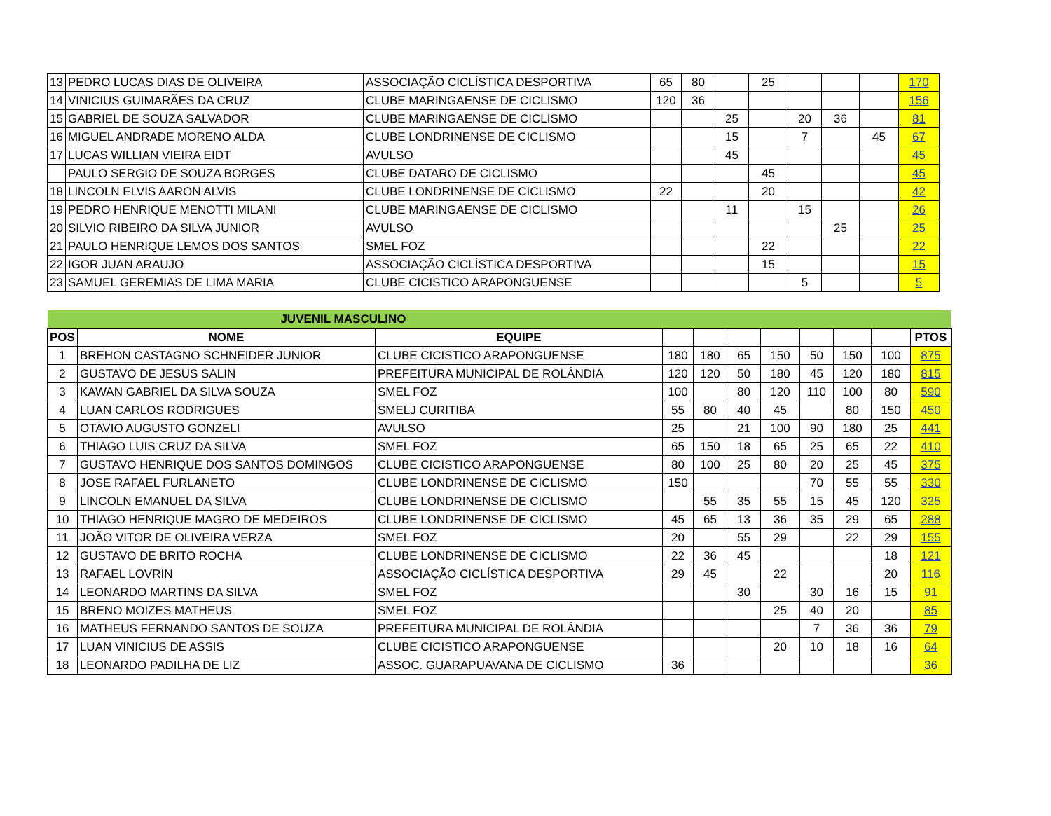| 13 | PEDRO LUCAS DIAS DE OLIVEIRA | ASSOCIAÇÃO CICLÍSTICA DESPORTIVA | 65 | 80 | | 25 | | | | 170 |
| 14 | VINICIUS GUIMARÃES DA CRUZ | CLUBE MARINGAENSE DE CICLISMO | 120 | 36 | | | | | | 156 |
| 15 | GABRIEL DE SOUZA SALVADOR | CLUBE MARINGAENSE DE CICLISMO | | | 25 | | 20 | 36 | | 81 |
| 16 | MIGUEL ANDRADE MORENO ALDA | CLUBE LONDRINENSE DE CICLISMO | | | 15 | | 7 | | 45 | 67 |
| 17 | LUCAS WILLIAN VIEIRA EIDT | AVULSO | | | 45 | | | | | 45 |
| | PAULO SERGIO DE SOUZA BORGES | CLUBE DATARO DE CICLISMO | | | | 45 | | | | 45 |
| 18 | LINCOLN ELVIS AARON ALVIS | CLUBE LONDRINENSE DE CICLISMO | 22 | | | 20 | | | | 42 |
| 19 | PEDRO HENRIQUE MENOTTI MILANI | CLUBE MARINGAENSE DE CICLISMO | | | 11 | | 15 | | | 26 |
| 20 | SILVIO RIBEIRO DA SILVA JUNIOR | AVULSO | | | | | | 25 | | 25 |
| 21 | PAULO HENRIQUE LEMOS DOS SANTOS | SMEL FOZ | | | | 22 | | | | 22 |
| 22 | IGOR JUAN ARAUJO | ASSOCIAÇÃO CICLÍSTICA DESPORTIVA | | | | 15 | | | | 15 |
| 23 | SAMUEL GEREMIAS DE LIMA MARIA | CLUBE CICISTICO ARAPONGUENSE | | | | | 5 | | | 5 |
| | JUVENIL MASCULINO | | | | | | | | | |
| POS | NOME | EQUIPE | | | | | | | | PTOS |
| 1 | BREHON CASTAGNO SCHNEIDER JUNIOR | CLUBE CICISTICO ARAPONGUENSE | 180 | 180 | 65 | 150 | 50 | 150 | 100 | 875 |
| 2 | GUSTAVO DE JESUS SALIN | PREFEITURA MUNICIPAL DE ROLÂNDIA | 120 | 120 | 50 | 180 | 45 | 120 | 180 | 815 |
| 3 | KAWAN GABRIEL DA SILVA SOUZA | SMEL FOZ | 100 | | 80 | 120 | 110 | 100 | 80 | 590 |
| 4 | LUAN CARLOS RODRIGUES | SMELJ CURITIBA | 55 | 80 | 40 | 45 | | 80 | 150 | 450 |
| 5 | OTAVIO AUGUSTO GONZELI | AVULSO | 25 | | 21 | 100 | 90 | 180 | 25 | 441 |
| 6 | THIAGO LUIS CRUZ DA SILVA | SMEL FOZ | 65 | 150 | 18 | 65 | 25 | 65 | 22 | 410 |
| 7 | GUSTAVO HENRIQUE DOS SANTOS DOMINGOS | CLUBE CICISTICO ARAPONGUENSE | 80 | 100 | 25 | 80 | 20 | 25 | 45 | 375 |
| 8 | JOSE RAFAEL FURLANETO | CLUBE LONDRINENSE DE CICLISMO | 150 | | | | 70 | 55 | 55 | 330 |
| 9 | LINCOLN EMANUEL DA SILVA | CLUBE LONDRINENSE DE CICLISMO | | 55 | 35 | 55 | 15 | 45 | 120 | 325 |
| 10 | THIAGO HENRIQUE MAGRO DE MEDEIROS | CLUBE LONDRINENSE DE CICLISMO | 45 | 65 | 13 | 36 | 35 | 29 | 65 | 288 |
| 11 | JOÃO VITOR DE OLIVEIRA VERZA | SMEL FOZ | 20 | | 55 | 29 | | 22 | 29 | 155 |
| 12 | GUSTAVO DE BRITO ROCHA | CLUBE LONDRINENSE DE CICLISMO | 22 | 36 | 45 | | | | 18 | 121 |
| 13 | RAFAEL LOVRIN | ASSOCIAÇÃO CICLÍSTICA DESPORTIVA | 29 | 45 | | 22 | | | 20 | 116 |
| 14 | LEONARDO MARTINS DA SILVA | SMEL FOZ | | | 30 | | 30 | 16 | 15 | 91 |
| 15 | BRENO MOIZES MATHEUS | SMEL FOZ | | | | 25 | 40 | 20 | | 85 |
| 16 | MATHEUS FERNANDO SANTOS DE SOUZA | PREFEITURA MUNICIPAL DE ROLÂNDIA | | | | | 7 | 36 | 36 | 79 |
| 17 | LUAN VINICIUS DE ASSIS | CLUBE CICISTICO ARAPONGUENSE | | | | 20 | 10 | 18 | 16 | 64 |
| 18 | LEONARDO PADILHA DE LIZ | ASSOC. GUARAPUAVANA DE CICLISMO | 36 | | | | | | | 36 |